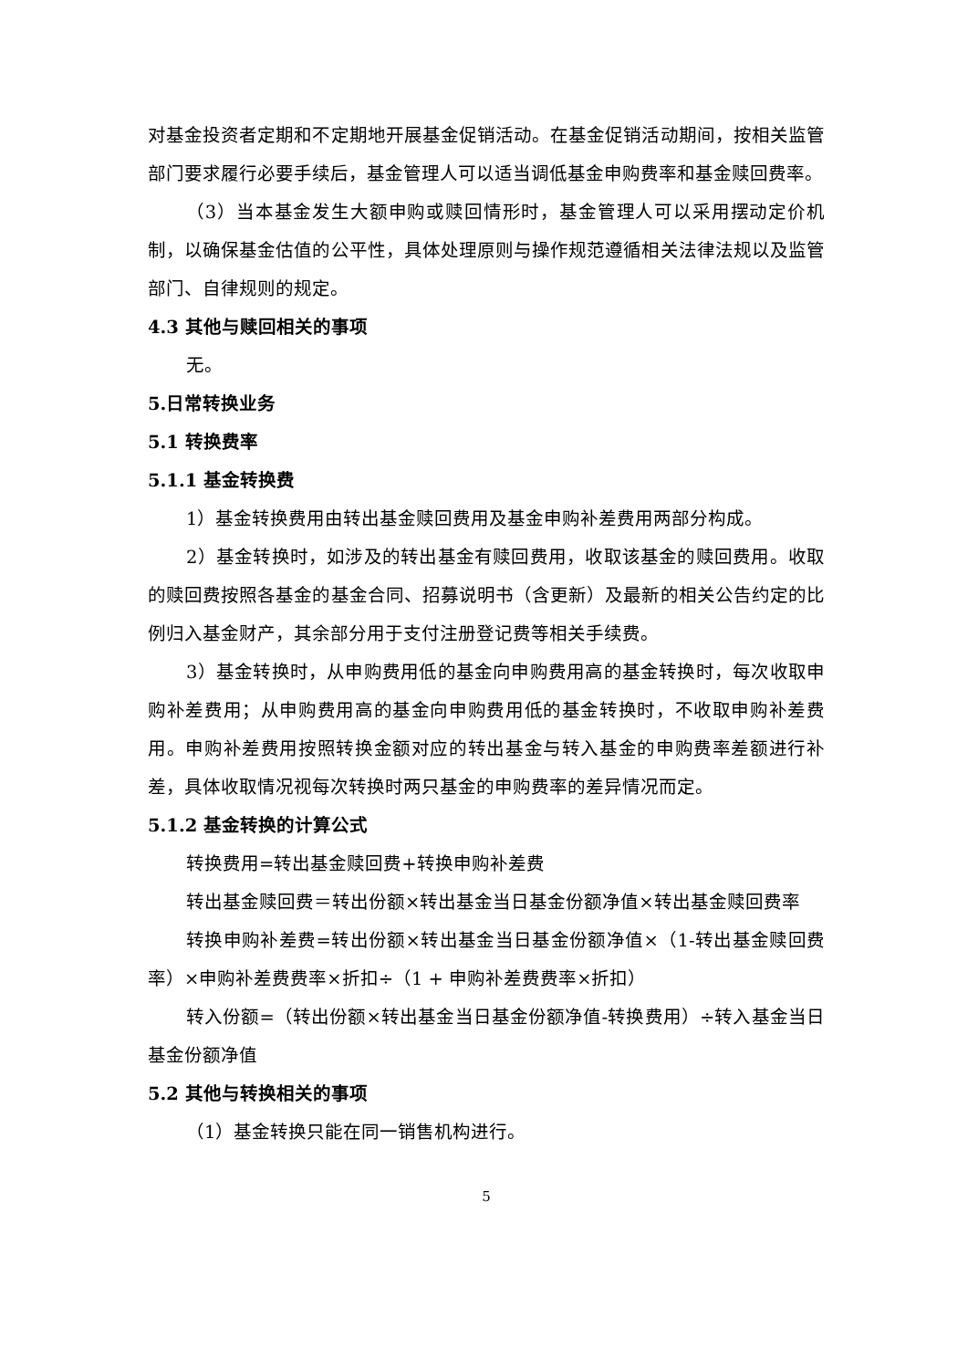对基金投资者定期和不定期地开展基金促销活动。在基金促销活动期间，按相关监管部门要求履行必要手续后，基金管理人可以适当调低基金申购费率和基金赎回费率。
（3）当本基金发生大额申购或赎回情形时，基金管理人可以采用摆动定价机制，以确保基金估值的公平性，具体处理原则与操作规范遵循相关法律法规以及监管部门、自律规则的规定。
4.3 其他与赎回相关的事项
无。
5.日常转换业务
5.1 转换费率
5.1.1 基金转换费
1）基金转换费用由转出基金赎回费用及基金申购补差费用两部分构成。
2）基金转换时，如涉及的转出基金有赎回费用，收取该基金的赎回费用。收取的赎回费按照各基金的基金合同、招募说明书（含更新）及最新的相关公告约定的比例归入基金财产，其余部分用于支付注册登记费等相关手续费。
3）基金转换时，从申购费用低的基金向申购费用高的基金转换时，每次收取申购补差费用；从申购费用高的基金向申购费用低的基金转换时，不收取申购补差费用。申购补差费用按照转换金额对应的转出基金与转入基金的申购费率差额进行补差，具体收取情况视每次转换时两只基金的申购费率的差异情况而定。
5.1.2 基金转换的计算公式
转换费用=转出基金赎回费+转换申购补差费
转出基金赎回费＝转出份额×转出基金当日基金份额净值×转出基金赎回费率
转换申购补差费=转出份额×转出基金当日基金份额净值×（1-转出基金赎回费率）×申购补差费费率×折扣÷（1 + 申购补差费费率×折扣）
转入份额=（转出份额×转出基金当日基金份额净值-转换费用）÷转入基金当日基金份额净值
5.2 其他与转换相关的事项
（1）基金转换只能在同一销售机构进行。
5